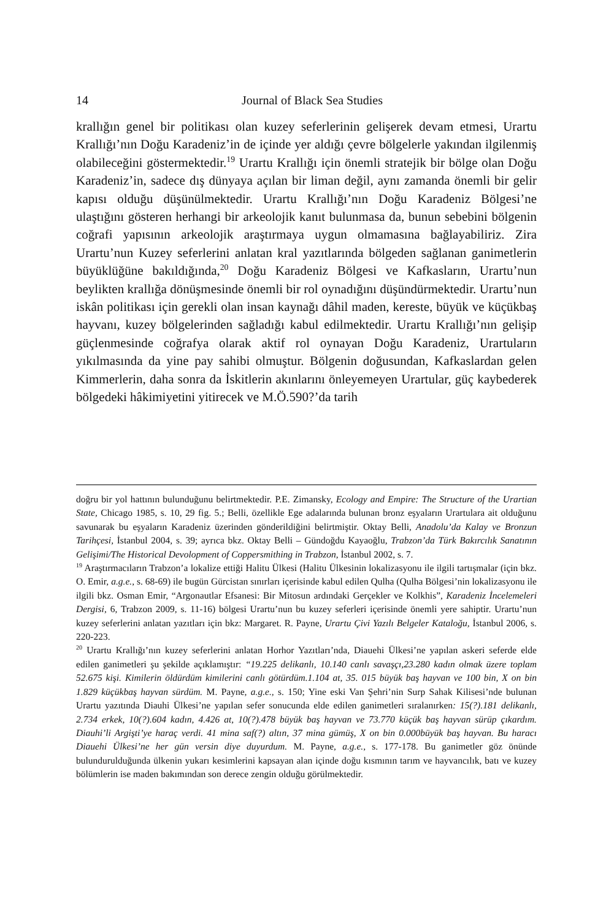14
Journal of Black Sea Studies
krallığın genel bir politikası olan kuzey seferlerinin gelişerek devam etmesi, Urartu Krallığı’nın Doğu Karadeniz’in de içinde yer aldığı çevre bölgelerle yakından ilgilenmiş olabileceğini göstermektedir.<sup>19</sup> Urartu Krallığı için önemli stratejik bir bölge olan Doğu Karadeniz’in, sadece dış dünyaya açılan bir liman değil, aynı zamanda önemli bir gelir kapısı olduğu düşünülmektedir. Urartu Krallığı’nın Doğu Karadeniz Bölgesi’ne ulaştığını gösteren herhangi bir arkeolojik kanıt bulunmasa da, bunun sebebini bölgenin coğrafi yapısının arkeolojik araştırmaya uygun olmamasına bağlayabiliriz. Zira Urartu’nun Kuzey seferlerini anlatan kral yazıtlarında bölgeden sağlanan ganimetlerin büyüklüğüne bakıldığında,<sup>20</sup> Doğu Karadeniz Bölgesi ve Kafkasların, Urartu’nun beylikten krallığa dönüşmesinde önemli bir rol oynadığını düşündürmektedir. Urartu’nun iskân politikası için gerekli olan insan kaynağı dâhil maden, kereste, büyük ve küçükbaş hayvanı, kuzey bölgelerinden sağladığı kabul edilmektedir. Urartu Krallığı’nın gelişip güçlenmesinde coğrafya olarak aktif rol oynayan Doğu Karadeniz, Urartuların yıkılmasında da yine pay sahibi olmuştur. Bölgenin doğusundan, Kafkaslardan gelen Kimmerlerin, daha sonra da İskitlerin akınlarını önleyemeyen Urartular, güç kaybederek bölgedeki hâkimiyetini yitirecek ve M.Ö.590?’da tarih
doğru bir yol hattının bulunduğunu belirtmektedir. P.E. Zimansky, Ecology and Empire: The Structure of the Urartian State, Chicago 1985, s. 10, 29 fig. 5.; Belli, özellikle Ege adalarında bulunan bronz eşyaların Urartulara ait olduğunu savunarak bu eşyaların Karadeniz üzerinden gönderildiğini belirtmiştir. Oktay Belli, Anadolu’da Kalay ve Bronzun Tarihçesi, İstanbul 2004, s. 39; ayrıca bkz. Oktay Belli – Gündoğdu Kayaoğlu, Trabzon’da Türk Bakırcılık Sanatının Gelişimi/The Historical Devolopment of Coppersmithing in Trabzon, İstanbul 2002, s. 7.
<sup>19</sup> Araştırmacıların Trabzon’a lokalize ettiği Halitu Ülkesi (Halitu Ülkesinin lokalizasyonu ile ilgili tartışmalar (için bkz. O. Emir, a.g.e., s. 68-69) ile bugün Gürcistan sınırları içerisinde kabul edilen Qulha (Qulha Bölgesi’nin lokalizasyonu ile ilgili bkz. Osman Emir, “Argonautlar Efsanesi: Bir Mitosun ardındaki Gerçekler ve Kolkhis”, Karadeniz İncelemeleri Dergisi, 6, Trabzon 2009, s. 11-16) bölgesi Urartu’nun bu kuzey seferleri içerisinde önemli yere sahiptir. Urartu’nun kuzey seferlerini anlatan yazıtları için bkz: Margaret. R. Payne, Urartu Çivi Yazılı Belgeler Kataloğu, İstanbul 2006, s. 220-223.
<sup>20</sup> Urartu Krallığı’nın kuzey seferlerini anlatan Horhor Yazıtları’nda, Diauehi Ülkesi’ne yapılan askeri seferde elde edilen ganimetleri şu şekilde açıklamıştır: “19.225 delikanlı, 10.140 canlı savaşçı,23.280 kadın olmak üzere toplam 52.675 kişi. Kimilerin öldürdüm kimilerini canlı götürdüm.1.104 at, 35. 015 büyük baş hayvan ve 100 bin, X on bin 1.829 küçükbaş hayvan sürdüm. M. Payne, a.g.e., s. 150; Yine eski Van Şehri’nin Surp Sahak Kilisesi’nde bulunan Urartu yazıtında Diauhi Ülkesi’ne yapılan sefer sonucunda elde edilen ganimetleri sıralanırken: 15(?).181 delikanlı, 2.734 erkek, 10(?).604 kadın, 4.426 at, 10(?).478 büyük baş hayvan ve 73.770 küçük baş hayvan sürüp çıkardım. Diauhi’li Argişti’ye haraç verdi. 41 mina saf(?) altın, 37 mina gümüş, X on bin 0.000büyük baş hayvan. Bu haracı Diauehi Ülkesi’ne her gün versin diye duyurdum. M. Payne, a.g.e., s. 177-178. Bu ganimetler göz önünde bulundurulduğunda ülkenin yukarı kesimlerini kapsayan alan içinde doğu kısmının tarım ve hayvancılık, batı ve kuzey bölümlerin ise maden bakımından son derece zengin olduğu görülmektedir.